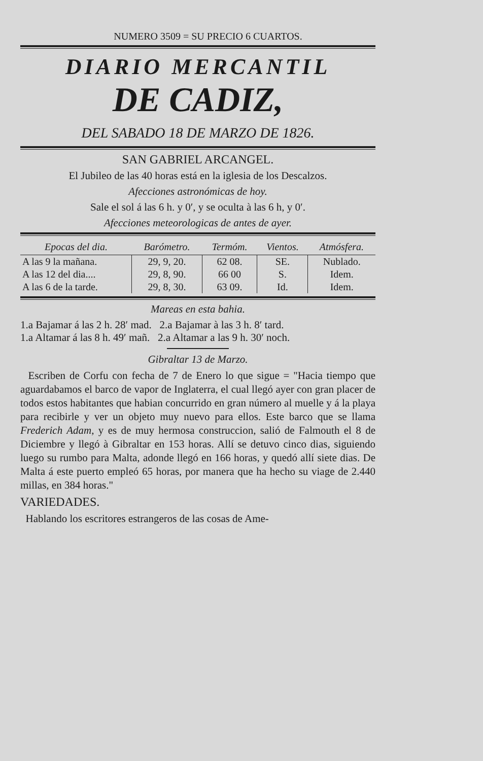NUMERO 3509 = SU PRECIO 6 CUARTOS.
DIARIO MERCANTIL
DE CADIZ,
DEL SABADO 18 DE MARZO DE 1826.
SAN GABRIEL ARCANGEL.
El Jubileo de las 40 horas está en la iglesia de los Descalzos.
Afecciones astronómicas de hoy.
Sale el sol á las 6 h. y 0′, y se oculta à las 6 h, y 0′.
Afecciones meteorologicas de antes de ayer.
| Epocas del dia. | Barómetro. | Termóm. | Vientos. | Atmósfera. |
| --- | --- | --- | --- | --- |
| A las 9 la mañana. | 29, 9, 20. | 62 08. | SE. | Nublado. |
| A las 12 del dia.... | 29, 8, 90. | 66 00 | S. | Idem. |
| A las 6 de la tarde. | 29, 8, 30. | 63 09. | Id. | Idem. |
Mareas en esta bahia.
1.a Bajamar á las 2 h. 28′ mad. 2.a Bajamar à las 3 h. 8′ tard.
1.a Altamar á las 8 h. 49′ mañ. 2.a Altamar a las 9 h. 30′ noch.
Gibraltar 13 de Marzo.
Escriben de Corfu con fecha de 7 de Enero lo que sigue = "Hacia tiempo que aguardabamos el barco de vapor de Inglaterra, el cual llegó ayer con gran placer de todos estos habitantes que habian concurrido en gran número al muelle y á la playa para recibirle y ver un objeto muy nuevo para ellos. Este barco que se llama Frederich Adam, y es de muy hermosa construccion, salió de Falmouth el 8 de Diciembre y llegó à Gibraltar en 153 horas. Allí se detuvo cinco dias, siguiendo luego su rumbo para Malta, adonde llegó en 166 horas, y quedó allí siete dias. De Malta á este puerto empleó 65 horas, por manera que ha hecho su viage de 2.440 millas, en 384 horas."
VARIEDADES.
Hablando los escritores estrangeros de las cosas de Ame-